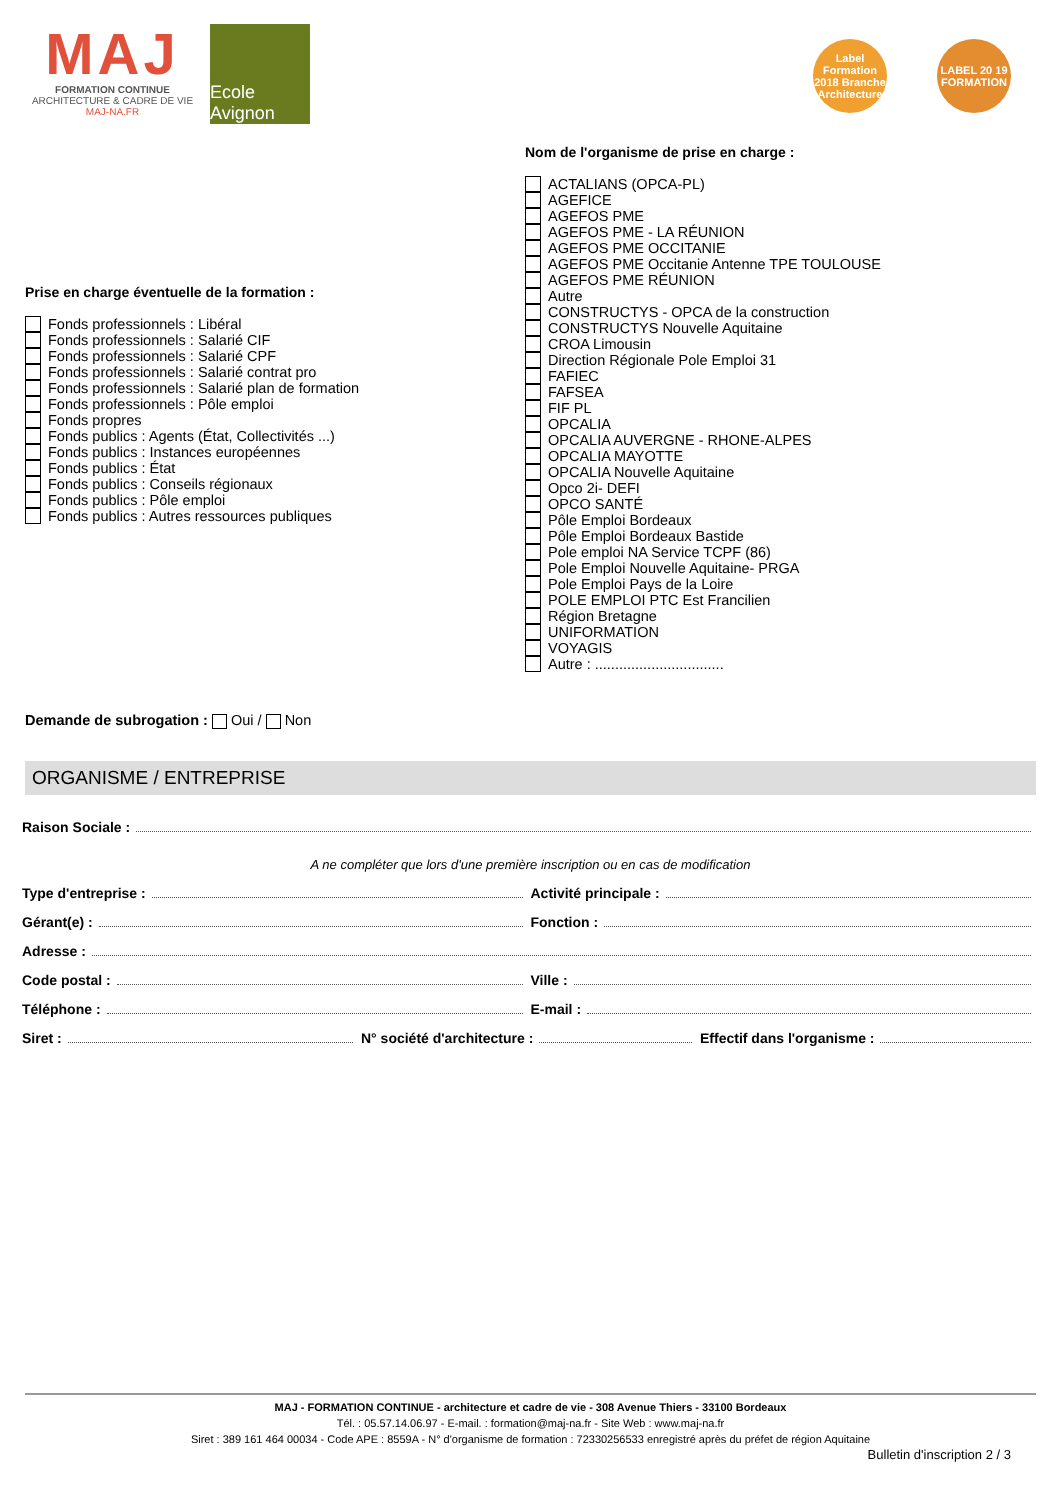MAJ
FORMATION CONTINUE
ARCHITECTURE & CADRE DE VIE
MAJ-NA.FR
Ecole Avignon
Label Formation 2018 Branche Architecture
LABEL 20 19 FORMATION
Prise en charge éventuelle de la formation :
Fonds professionnels : Libéral
Fonds professionnels : Salarié CIF
Fonds professionnels : Salarié CPF
Fonds professionnels : Salarié contrat pro
Fonds professionnels : Salarié plan de formation
Fonds professionnels : Pôle emploi
Fonds propres
Fonds publics : Agents (État, Collectivités ...)
Fonds publics : Instances européennes
Fonds publics : État
Fonds publics : Conseils régionaux
Fonds publics : Pôle emploi
Fonds publics : Autres ressources publiques
Nom de l'organisme de prise en charge :
ACTALIANS (OPCA-PL)
AGEFICE
AGEFOS PME
AGEFOS PME - LA RÉUNION
AGEFOS PME OCCITANIE
AGEFOS PME Occitanie Antenne TPE TOULOUSE
AGEFOS PME RÉUNION
Autre
CONSTRUCTYS - OPCA de la construction
CONSTRUCTYS Nouvelle Aquitaine
CROA Limousin
Direction Régionale Pole Emploi 31
FAFIEC
FAFSEA
FIF PL
OPCALIA
OPCALIA AUVERGNE - RHONE-ALPES
OPCALIA MAYOTTE
OPCALIA Nouvelle Aquitaine
Opco 2i- DEFI
OPCO SANTÉ
Pôle Emploi Bordeaux
Pôle Emploi Bordeaux Bastide
Pole emploi NA Service TCPF (86)
Pole Emploi Nouvelle Aquitaine- PRGA
Pole Emploi Pays de la Loire
POLE EMPLOI PTC Est Francilien
Région Bretagne
UNIFORMATION
VOYAGIS
Autre : ................................
Demande de subrogation : Oui / Non
ORGANISME / ENTREPRISE
Raison Sociale :
A ne compléter que lors d'une première inscription ou en cas de modification
Type d'entreprise :
Activité principale :
Gérant(e) :
Fonction :
Adresse :
Code postal :
Ville :
Téléphone :
E-mail :
Siret :
N° société d'architecture :
Effectif dans l'organisme :
MAJ - FORMATION CONTINUE - architecture et cadre de vie - 308 Avenue Thiers - 33100 Bordeaux
Tél. : 05.57.14.06.97 - E-mail. : formation@maj-na.fr - Site Web : www.maj-na.fr
Siret : 389 161 464 00034 - Code APE : 8559A - N° d'organisme de formation : 72330256533 enregistré après du préfet de région Aquitaine
Bulletin d'inscription 2 / 3